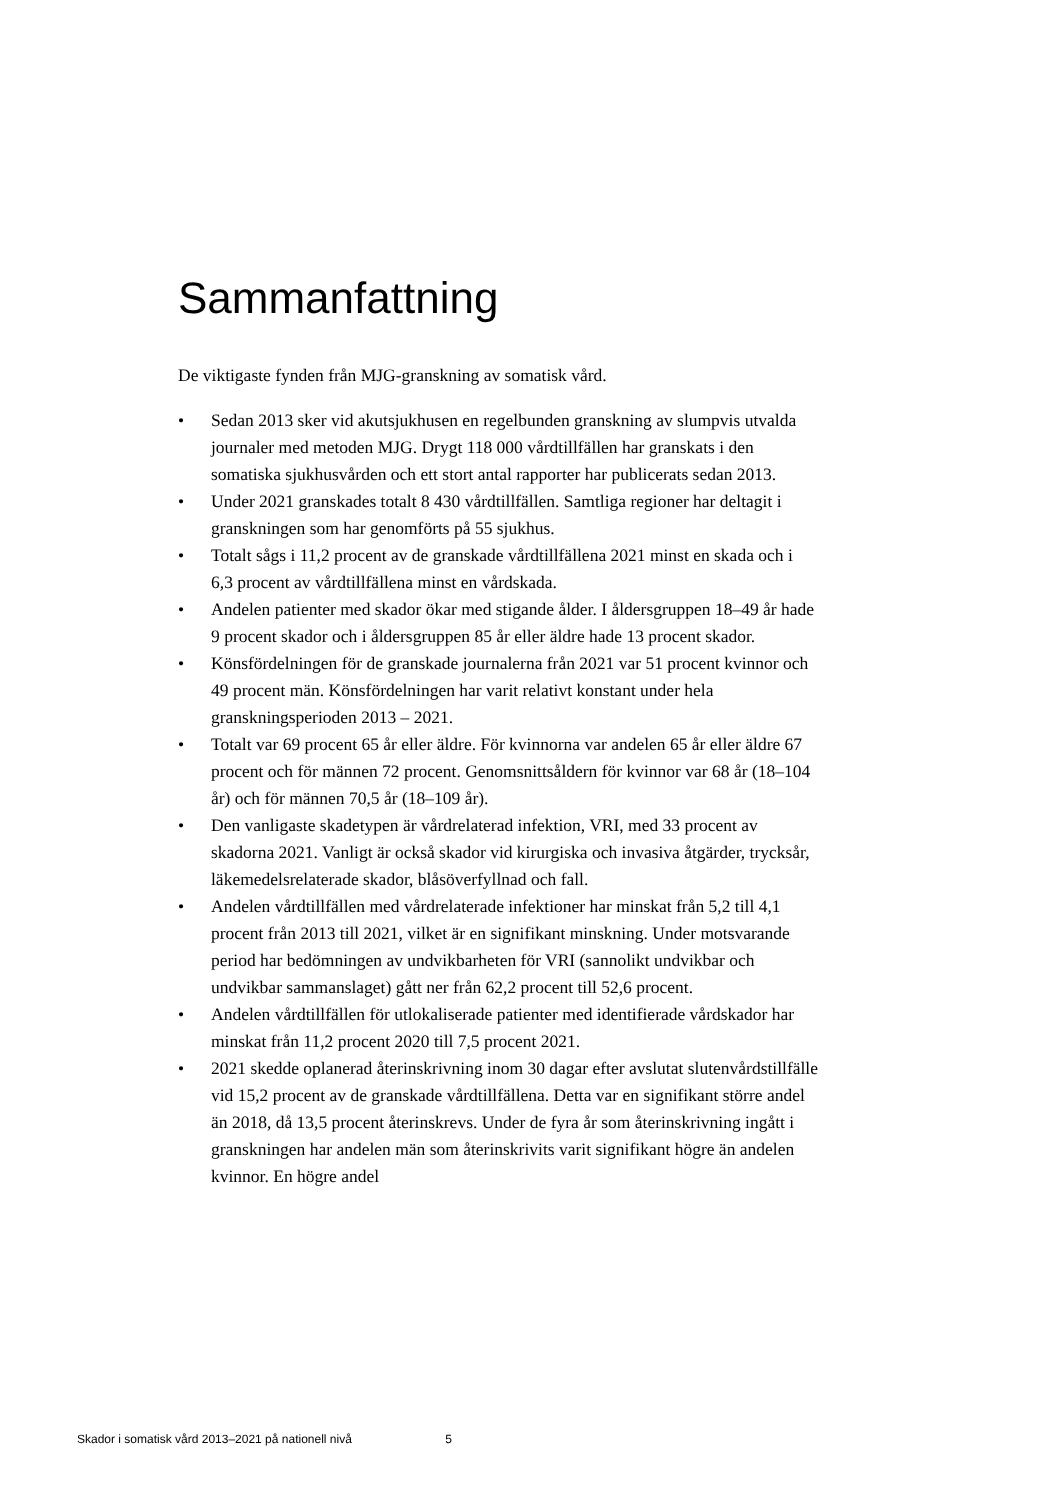Sammanfattning
De viktigaste fynden från MJG-granskning av somatisk vård.
• Sedan 2013 sker vid akutsjukhusen en regelbunden granskning av slumpvis utvalda journaler med metoden MJG. Drygt 118 000 vårdtillfällen har granskats i den somatiska sjukhusvården och ett stort antal rapporter har publicerats sedan 2013.
• Under 2021 granskades totalt 8 430 vårdtillfällen. Samtliga regioner har deltagit i granskningen som har genomförts på 55 sjukhus.
• Totalt sågs i 11,2 procent av de granskade vårdtillfällena 2021 minst en skada och i 6,3 procent av vårdtillfällena minst en vårdskada.
• Andelen patienter med skador ökar med stigande ålder. I åldersgruppen 18–49 år hade 9 procent skador och i åldersgruppen 85 år eller äldre hade 13 procent skador.
• Könsfördelningen för de granskade journalerna från 2021 var 51 procent kvinnor och 49 procent män. Könsfördelningen har varit relativt konstant under hela granskningsperioden 2013 – 2021.
• Totalt var 69 procent 65 år eller äldre. För kvinnorna var andelen 65 år eller äldre 67 procent och för männen 72 procent. Genomsnittsåldern för kvinnor var 68 år (18–104 år) och för männen 70,5 år (18–109 år).
• Den vanligaste skadetypen är vårdrelaterad infektion, VRI, med 33 procent av skadorna 2021. Vanligt är också skador vid kirurgiska och invasiva åtgärder, trycksår, läkemedelsrelaterade skador, blåsöverfyllnad och fall.
• Andelen vårdtillfällen med vårdrelaterade infektioner har minskat från 5,2 till 4,1 procent från 2013 till 2021, vilket är en signifikant minskning. Under motsvarande period har bedömningen av undvikbarheten för VRI (sannolikt undvikbar och undvikbar sammanslaget) gått ner från 62,2 procent till 52,6 procent.
• Andelen vårdtillfällen för utlokaliserade patienter med identifierade vårdskador har minskat från 11,2 procent 2020 till 7,5 procent 2021.
• 2021 skedde oplanerad återinskrivning inom 30 dagar efter avslutat slutenvårdstillfälle vid 15,2 procent av de granskade vårdtillfällena. Detta var en signifikant större andel än 2018, då 13,5 procent återinskrevs. Under de fyra år som återinskrivning ingått i granskningen har andelen män som återinskrivits varit signifikant högre än andelen kvinnor. En högre andel
Skador i somatisk vård 2013–2021 på nationell nivå 5